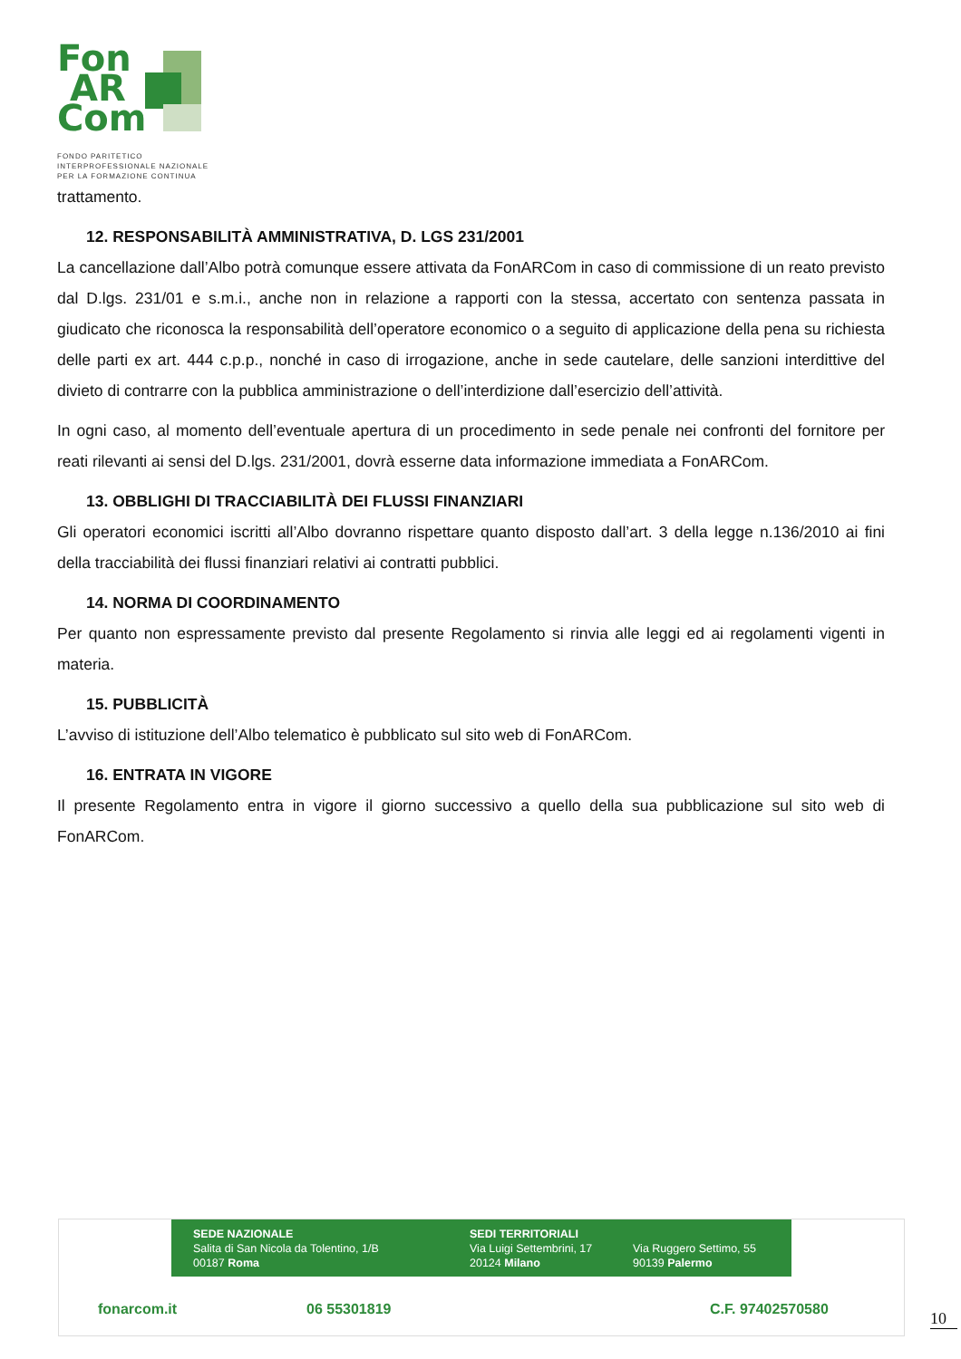Fon
AR
Com
FONDO PARITETICO
INTERPROFESSIONALE NAZIONALE
PER LA FORMAZIONE CONTINUA
trattamento.
12. RESPONSABILITÀ AMMINISTRATIVA, D. LGS 231/2001
La cancellazione dall’Albo potrà comunque essere attivata da FonARCom in caso di commissione di un reato previsto dal D.lgs. 231/01 e s.m.i., anche non in relazione a rapporti con la stessa, accertato con sentenza passata in giudicato che riconosca la responsabilità dell’operatore economico o a seguito di applicazione della pena su richiesta delle parti ex art. 444 c.p.p., nonché in caso di irrogazione, anche in sede cautelare, delle sanzioni interdittive del divieto di contrarre con la pubblica amministrazione o dell’interdizione dall’esercizio dell’attività.
In ogni caso, al momento dell’eventuale apertura di un procedimento in sede penale nei confronti del fornitore per reati rilevanti ai sensi del D.lgs. 231/2001, dovrà esserne data informazione immediata a FonARCom.
13. OBBLIGHI DI TRACCIABILITÀ DEI FLUSSI FINANZIARI
Gli operatori economici iscritti all’Albo dovranno rispettare quanto disposto dall’art. 3 della legge n.136/2010 ai fini della tracciabilità dei flussi finanziari relativi ai contratti pubblici.
14. NORMA DI COORDINAMENTO
Per quanto non espressamente previsto dal presente Regolamento si rinvia alle leggi ed ai regolamenti vigenti in materia.
15. PUBBLICITÀ
L’avviso di istituzione dell’Albo telematico è pubblicato sul sito web di FonARCom.
16. ENTRATA IN VIGORE
Il presente Regolamento entra in vigore il giorno successivo a quello della sua pubblicazione sul sito web di FonARCom.
SEDE NAZIONALE
Salita di San Nicola da Tolentino, 1/B
00187 Roma
SEDI TERRITORIALI
Via Luigi Settembrini, 17
20124 Milano
Via Ruggero Settimo, 55
90139 Palermo
fonarcom.it 06 55301819 C.F. 97402570580
10